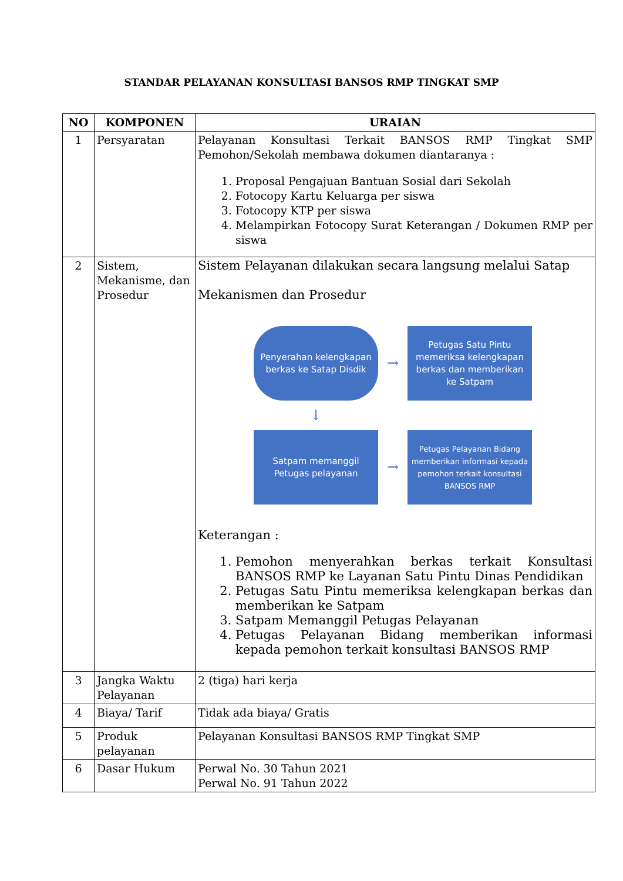STANDAR PELAYANAN KONSULTASI BANSOS RMP TINGKAT SMP
| NO | KOMPONEN | URAIAN |
| --- | --- | --- |
| 1 | Persyaratan | Pelayanan Konsultasi Terkait BANSOS RMP Tingkat SMP Pemohon/Sekolah membawa dokumen diantaranya : 1. Proposal Pengajuan Bantuan Sosial dari Sekolah 2. Fotocopy Kartu Keluarga per siswa 3. Fotocopy KTP per siswa 4. Melampirkan Fotocopy Surat Keterangan / Dokumen RMP per siswa |
| 2 | Sistem, Mekanisme, dan Prosedur | Sistem Pelayanan dilakukan secara langsung melalui Satap Mekanismen dan Prosedur Penyerahan kelengkapan berkas ke Satap Disdik → Petugas Satu Pintu memeriksa kelengkapan berkas dan memberikan ke Satpam ↓ Satpam memanggil Petugas pelayanan → Petugas Pelayanan Bidang memberikan informasi kepada pemohon terkait konsultasi BANSOS RMP Keterangan : 1. Pemohon menyerahkan berkas terkait Konsultasi BANSOS RMP ke Layanan Satu Pintu Dinas Pendidikan 2. Petugas Satu Pintu memeriksa kelengkapan berkas dan memberikan ke Satpam 3. Satpam Memanggil Petugas Pelayanan 4. Petugas Pelayanan Bidang memberikan informasi kepada pemohon terkait konsultasi BANSOS RMP |
| 3 | Jangka Waktu Pelayanan | 2 (tiga) hari kerja |
| 4 | Biaya/ Tarif | Tidak ada biaya/ Gratis |
| 5 | Produk pelayanan | Pelayanan Konsultasi BANSOS RMP Tingkat SMP |
| 6 | Dasar Hukum | Perwal No. 30 Tahun 2021 Perwal No. 91 Tahun 2022 |